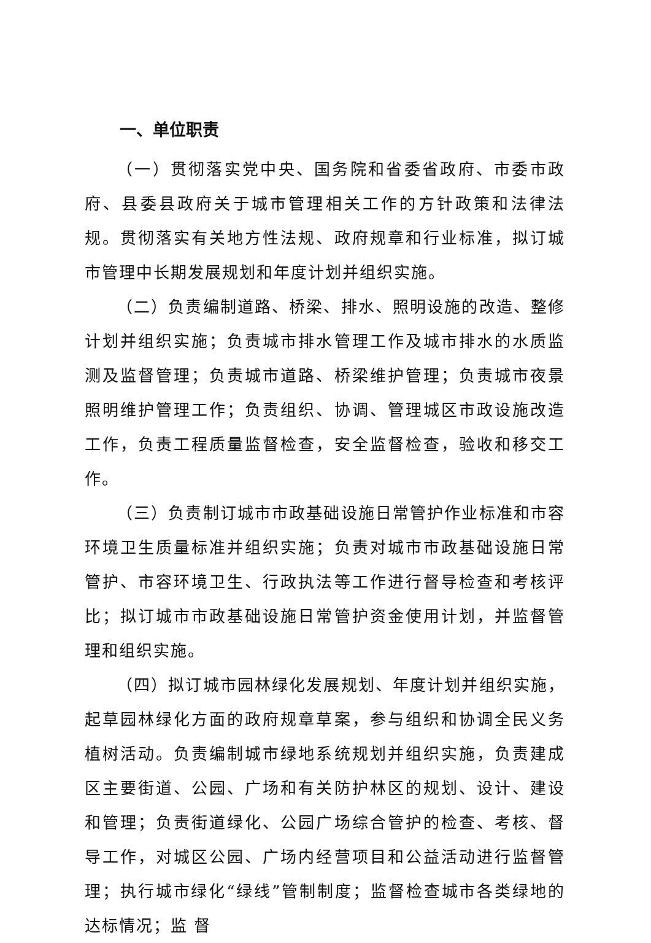一、单位职责
（一）贯彻落实党中央、国务院和省委省政府、市委市政府、县委县政府关于城市管理相关工作的方针政策和法律法规。贯彻落实有关地方性法规、政府规章和行业标准，拟订城市管理中长期发展规划和年度计划并组织实施。
（二）负责编制道路、桥梁、排水、照明设施的改造、整修计划并组织实施；负责城市排水管理工作及城市排水的水质监测及监督管理；负责城市道路、桥梁维护管理；负责城市夜景照明维护管理工作；负责组织、协调、管理城区市政设施改造工作，负责工程质量监督检查，安全监督检查，验收和移交工作。
（三）负责制订城市市政基础设施日常管护作业标准和市容环境卫生质量标准并组织实施；负责对城市市政基础设施日常管护、市容环境卫生、行政执法等工作进行督导检查和考核评比；拟订城市市政基础设施日常管护资金使用计划，并监督管理和组织实施。
（四）拟订城市园林绿化发展规划、年度计划并组织实施，起草园林绿化方面的政府规章草案，参与组织和协调全民义务植树活动。负责编制城市绿地系统规划并组织实施，负责建成区主要街道、公园、广场和有关防护林区的规划、设计、建设和管理；负责街道绿化、公园广场综合管护的检查、考核、督导工作，对城区公园、广场内经营项目和公益活动进行监督管理；执行城市绿化“绿线”管制制度；监督检查城市各类绿地的达标情况；监 督